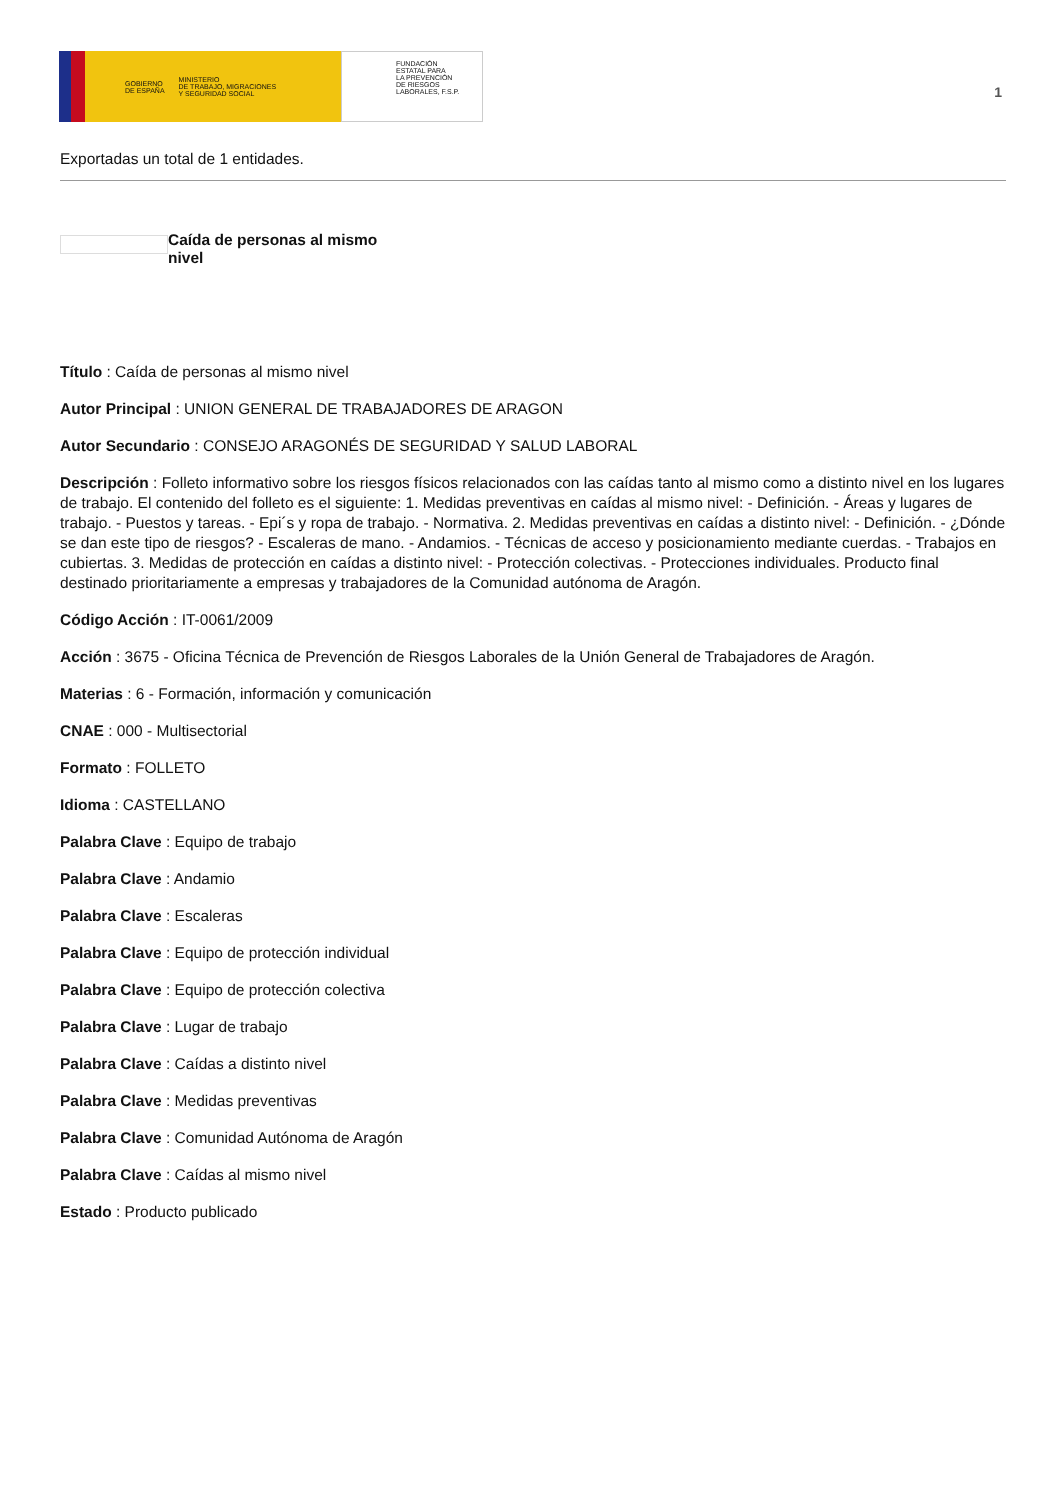GOBIERNO
DE ESPAÑA MINISTERIO
DE TRABAJO, MIGRACIONES
Y SEGURIDAD SOCIAL
FUNDACIÓN
ESTATAL PARA
LA PREVENCIÓN
DE RIESGOS
LABORALES, F.S.P.
1
Exportadas un total de 1 entidades.
Caída de personas al mismo nivel
Título : Caída de personas al mismo nivel
Autor Principal : UNION GENERAL DE TRABAJADORES DE ARAGON
Autor Secundario : CONSEJO ARAGONÉS DE SEGURIDAD Y SALUD LABORAL
Descripción : Folleto informativo sobre los riesgos físicos relacionados con las caídas tanto al mismo como a distinto nivel en los lugares de trabajo. El contenido del folleto es el siguiente: 1. Medidas preventivas en caídas al mismo nivel: - Definición. - Áreas y lugares de trabajo. - Puestos y tareas. - Epi´s y ropa de trabajo. - Normativa. 2. Medidas preventivas en caídas a distinto nivel: - Definición. - ¿Dónde se dan este tipo de riesgos? - Escaleras de mano. - Andamios. - Técnicas de acceso y posicionamiento mediante cuerdas. - Trabajos en cubiertas. 3. Medidas de protección en caídas a distinto nivel: - Protección colectivas. - Protecciones individuales. Producto final destinado prioritariamente a empresas y trabajadores de la Comunidad autónoma de Aragón.
Código Acción : IT-0061/2009
Acción : 3675 - Oficina Técnica de Prevención de Riesgos Laborales de la Unión General de Trabajadores de Aragón.
Materias : 6 - Formación, información y comunicación
CNAE : 000 - Multisectorial
Formato : FOLLETO
Idioma : CASTELLANO
Palabra Clave : Equipo de trabajo
Palabra Clave : Andamio
Palabra Clave : Escaleras
Palabra Clave : Equipo de protección individual
Palabra Clave : Equipo de protección colectiva
Palabra Clave : Lugar de trabajo
Palabra Clave : Caídas a distinto nivel
Palabra Clave : Medidas preventivas
Palabra Clave : Comunidad Autónoma de Aragón
Palabra Clave : Caídas al mismo nivel
Estado : Producto publicado